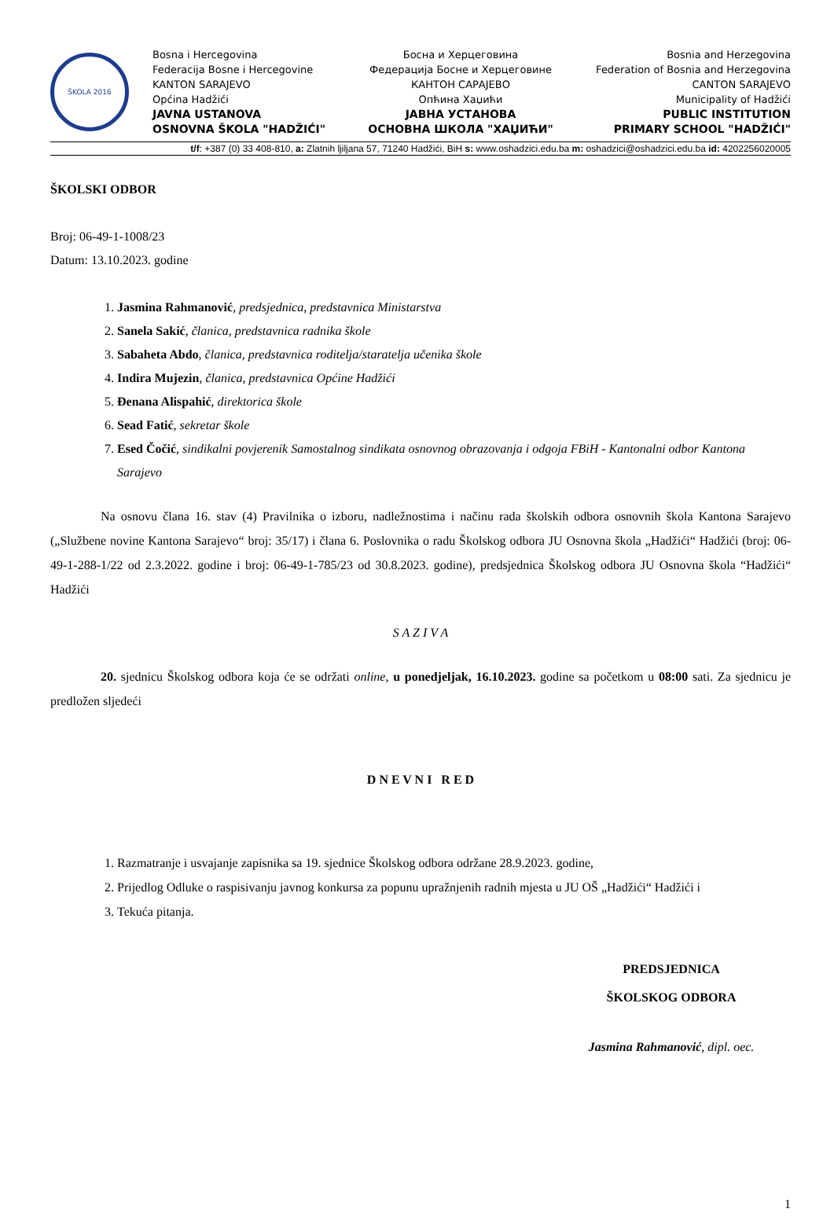ŠKOLA 2016
Bosna i Hercegovina
Federacija Bosne i Hercegovine
KANTON SARAJEVO
Općina Hadžići
JAVNA USTANOVA
OSNOVNA ŠKOLA "HADŽIĆI"
Босна и Херцеговина
Федерација Босне и Херцеговине
КАНТОН САРАЈЕВО
Опћина Хаџићи
ЈАВНА УСТАНОВА
ОСНОВНА ШКОЛА "ХАЏИЋИ"
Bosnia and Herzegovina
Federation of Bosnia and Herzegovina
CANTON SARAJEVO
Municipality of Hadžići
PUBLIC INSTITUTION
PRIMARY SCHOOL "HADŽIĆI"
t/f: +387 (0) 33 408-810, a: Zlatnih ljiljana 57, 71240 Hadžići, BiH s: www.oshadzici.edu.ba m: oshadzici@oshadzici.edu.ba id: 4202256020005
ŠKOLSKI ODBOR
Broj: 06-49-1-1008/23
Datum: 13.10.2023. godine
1. Jasmina Rahmanović, predsjednica, predstavnica Ministarstva
2. Sanela Sakić, članica, predstavnica radnika škole
3. Sabaheta Abdo, članica, predstavnica roditelja/staratelja učenika škole
4. Indira Mujezin, članica, predstavnica Općine Hadžići
5. Đenana Alispahić, direktorica škole
6. Sead Fatić, sekretar škole
7. Esed Čočić, sindikalni povjerenik Samostalnog sindikata osnovnog obrazovanja i odgoja FBiH - Kantonalni odbor Kantona Sarajevo
Na osnovu člana 16. stav (4) Pravilnika o izboru, nadležnostima i načinu rada školskih odbora osnovnih škola Kantona Sarajevo („Službene novine Kantona Sarajevo“ broj: 35/17) i člana 6. Poslovnika o radu Školskog odbora JU Osnovna škola „Hadžići“ Hadžići (broj: 06-49-1-288-1/22 od 2.3.2022. godine i broj: 06-49-1-785/23 od 30.8.2023. godine), predsjednica Školskog odbora JU Osnovna škola “Hadžići“ Hadžići
S A Z I V A
20. sjednicu Školskog odbora koja će se održati online, u ponedjeljak, 16.10.2023. godine sa početkom u 08:00 sati. Za sjednicu je predložen sljedeći
D N E V N I R E D
1. Razmatranje i usvajanje zapisnika sa 19. sjednice Školskog odbora održane 28.9.2023. godine,
2. Prijedlog Odluke o raspisivanju javnog konkursa za popunu upražnjenih radnih mjesta u JU OŠ „Hadžići“ Hadžići i
3. Tekuća pitanja.
PREDSJEDNICA
ŠKOLSKOG ODBORA
Jasmina Rahmanović, dipl. oec.
1